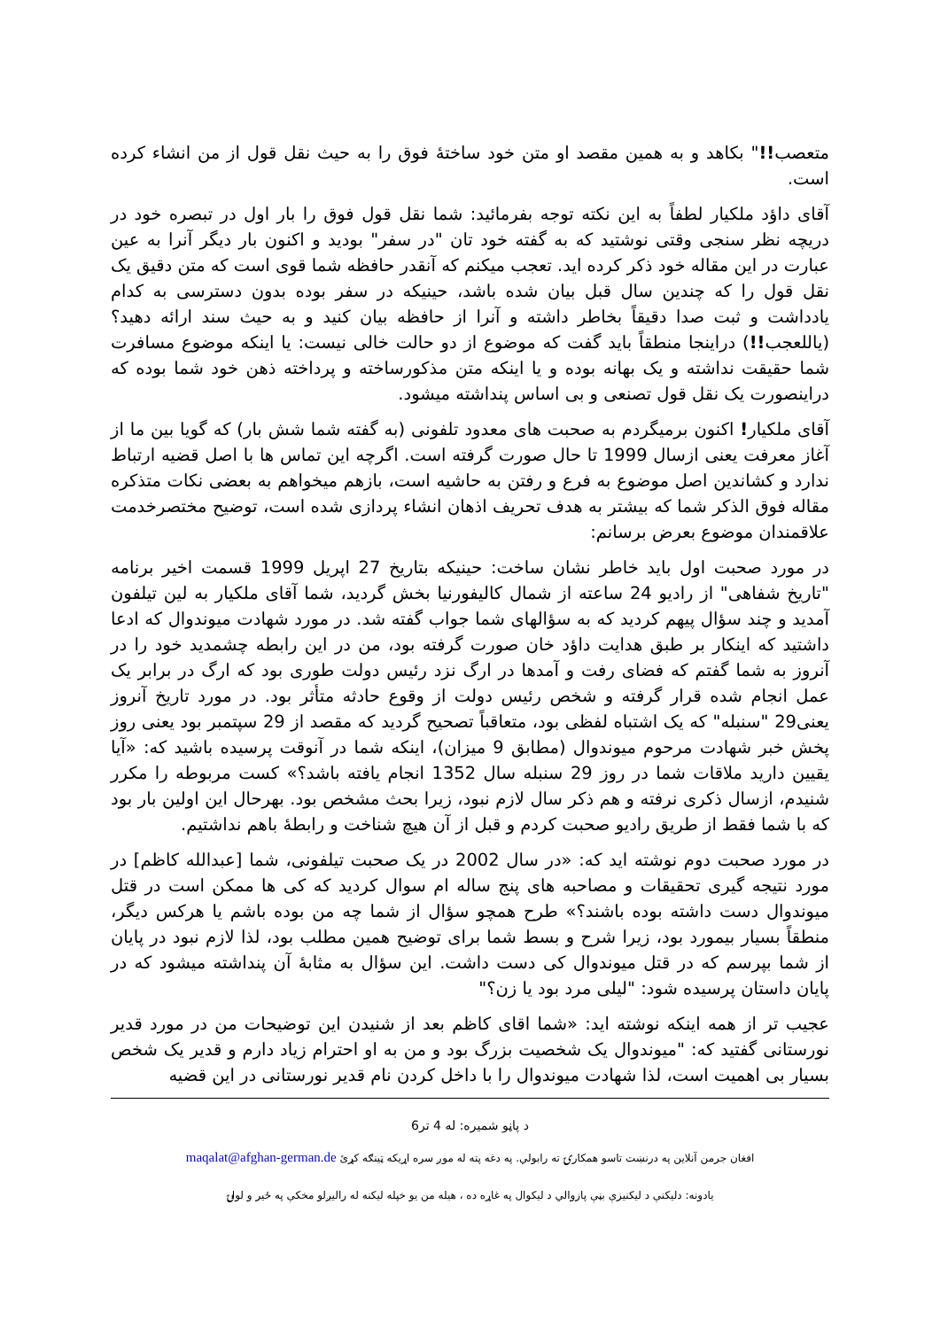متعصب!!" بکاهد و به همین مقصد او متن خود ساختهٔ فوق را به حیث نقل قول از من انشاء کرده است.
آقای داؤد ملکیار لطفاً به این نکته توجه بفرمائید: شما نقل قول فوق را بار اول در تبصره خود در دریچه نظر سنجی وقتی نوشتید که به گفته خود تان "در سفر" بودید و اکنون بار دیگر آنرا به عین عبارت در این مقاله خود ذکر کرده اید. تعجب میکنم که آنقدر حافظه شما قوی است که متن دقیق یک نقل قول را که چندین سال قبل بیان شده باشد، حینیکه در سفر بوده بدون دسترسی به کدام یادداشت و ثبت صدا دقیقاً بخاطر داشته و آنرا از حافظه بیان کنید و به حیث سند ارائه دهید؟ (یاللعجب!!) دراینجا منطقاً باید گفت که موضوع از دو حالت خالی نیست: یا اینکه موضوع مسافرت شما حقیقت نداشته و یک بهانه بوده و یا اینکه متن مذکورساخته و پرداخته ذهن خود شما بوده که دراینصورت یک نقل قول تصنعی و بی اساس پنداشته میشود.
آقای ملکیار! اکنون برمیگردم به صحبت های معدود تلفونی (به گفته شما شش بار) که گویا بین ما از آغاز معرفت یعنی ازسال 1999 تا حال صورت گرفته است. اگرچه این تماس ها با اصل قضیه ارتباط ندارد و کشاندین اصل موضوع به فرع و رفتن به حاشیه است، بازهم میخواهم به بعضی نکات متذکره مقاله فوق الذکر شما که بیشتر به هدف تحریف اذهان انشاء پردازی شده است، توضیح مختصرخدمت علاقمندان موضوع بعرض برسانم:
در مورد صحبت اول باید خاطر نشان ساخت: حینیکه بتاریخ 27 اپریل 1999 قسمت اخیر برنامه "تاریخ شفاهی" از رادیو 24 ساعته از شمال کالیفورنیا بخش گردید، شما آقای ملکیار به لین تیلفون آمدید و چند سؤال پیهم کردید که به سؤالهای شما جواب گفته شد. در مورد شهادت میوندوال که ادعا داشتید که اینکار بر طبق هدایت داؤد خان صورت گرفته بود، من در این رابطه چشمدید خود را در آنروز به شما گفتم که فضای رفت و آمدها در ارگ نزد رئیس دولت طوری بود که ارگ در برابر یک عمل انجام شده قرار گرفته و شخص رئیس دولت از وقوع حادثه متأثر بود. در مورد تاریخ آنروز یعنی29 "سنبله" که یک اشتباه لفظی بود، متعاقباً تصحیح گردید که مقصد از 29 سپتمبر بود یعنی روز پخش خبر شهادت مرحوم میوندوال (مطابق 9 میزان)، اینکه شما در آنوقت پرسیده باشید که: «آیا یقیین دارید ملاقات شما در روز 29 سنبله سال 1352 انجام یافته باشد؟» کست مربوطه را مکرر شنیدم، ازسال ذکری نرفته و هم ذکر سال لازم نبود، زیرا بحث مشخص بود. بهرحال این اولین بار بود که با شما فقط از طریق رادیو صحبت کردم و قبل از آن هیچ شناخت و رابطهٔ باهم نداشتیم.
در مورد صحبت دوم نوشته اید که: «در سال 2002 در یک صحبت تیلفونی، شما [عبدالله کاظم] در مورد نتیجه گیری تحقیقات و مصاحبه های پنج ساله ام سوال کردید که کی ها ممکن است در قتل میوندوال دست داشته بوده باشند؟» طرح همچو سؤال از شما چه من بوده باشم یا هرکس دیگر، منطقاً بسیار بیمورد بود، زیرا شرح و بسط شما برای توضیح همین مطلب بود، لذا لازم نبود در پایان از شما بپرسم که در قتل میوندوال کی دست داشت. این سؤال به مثابهٔ آن پنداشته میشود که در پایان داستان پرسیده شود: "لیلی مرد بود یا زن؟"
عجیب تر از همه اینکه نوشته اید: «شما اقای کاظم بعد از شنیدن این توضیحات من در مورد قدیر نورستانی گفتید که: "میوندوال یک شخصیت بزرگ بود و من به او احترام زیاد دارم و قدیر یک شخص بسیار بی اهمیت است، لذا شهادت میوندوال را با داخل کردن نام قدیر نورستانی در این قضیه
د پاڼو شمیره: له 4 تر6
افغان جرمن آنلاین په درنښت تاسو همکارۍ ته رابولي. په دغه پته له موږ سره اړیکه ټینګه کړئ maqalat@afghan-german.de
یادونه: دلیکنې د لیکنیزې بڼې پازوالي د لیکوال په غاړه ده ، هیله من یو خپله لیکنه له رالیږلو مخکې په ځیر و لولۍ